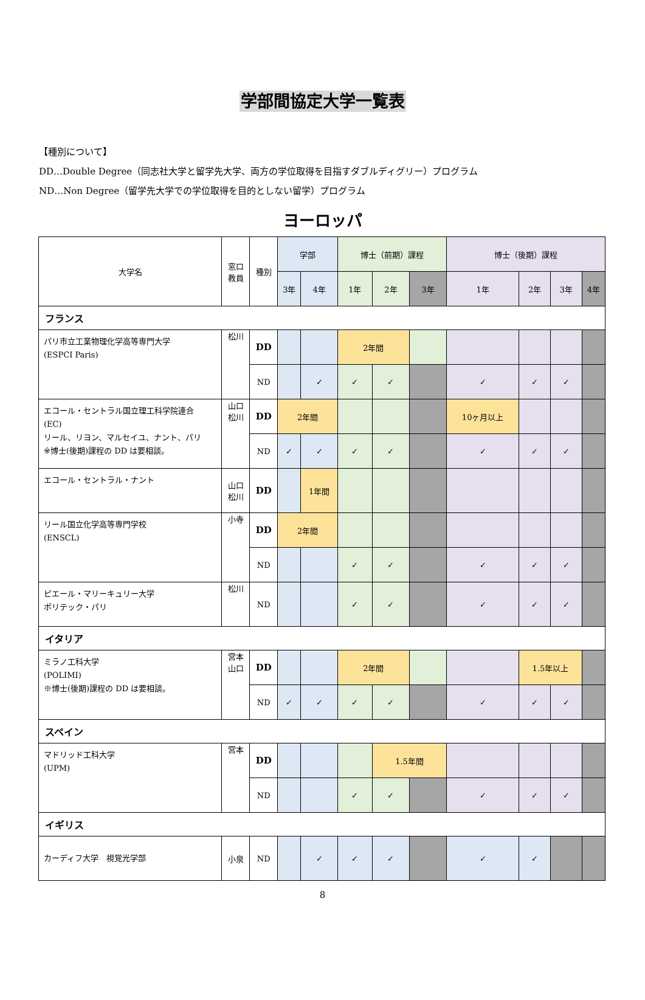学部間協定大学一覧表
【種別について】
DD…Double Degree（同志社大学と留学先大学、両方の学位取得を目指すダブルディグリー）プログラム
ND…Non Degree（留学先大学での学位取得を目的としない留学）プログラム
ヨーロッパ
| 大学名 | 窓口 教員 | 種別 | 学部 | | 博士（前期）課程 | | | 博士（後期）課程 | | | |
| --- | --- | --- | --- | --- | --- | --- | --- | --- | --- | --- | --- |
| | | | 3年 | 4年 | 1年 | 2年 | 3年 | 1年 | 2年 | 3年 | 4年 |
| フランス | | | | | | | | | | | |
| パリ市立工業物理化学高等専門大学 (ESPCI Paris) | 松川 | DD | | | 2年間 | | | | | | |
| | | ND | | ✓ | ✓ | ✓ | | ✓ | ✓ | ✓ | |
| エコール・セントラル国立理工科学院連合 (EC) リール、リヨン、マルセイユ、ナント、パリ ※博士(後期)課程の DD は要相談。 | 山口 松川 | DD | 2年間 | | | | | 10ヶ月以上 | | | |
| | | ND | ✓ | ✓ | ✓ | ✓ | | ✓ | ✓ | ✓ | |
| エコール・セントラル・ナント | 山口 松川 | DD | | 1年間 | | | | | | | |
| リール国立化学高等専門学校 (ENSCL) | 小寺 | DD | 2年間 | | | | | | | | |
| | | ND | | | ✓ | ✓ | | ✓ | ✓ | ✓ | |
| ピエール・マリーキュリー大学 ポリテック・パリ | 松川 | ND | | | ✓ | ✓ | | ✓ | ✓ | ✓ | |
| イタリア | | | | | | | | | | | |
| ミラノ工科大学 (POLIMI) ※博士(後期)課程の DD は要相談。 | 宮本 山口 | DD | | | 2年間 | | | | 1.5年以上 | | |
| | | ND | ✓ | ✓ | ✓ | ✓ | | ✓ | ✓ | ✓ | |
| スペイン | | | | | | | | | | | |
| マドリッド工科大学 (UPM) | 宮本 | DD | | | | 1.5年間 | | | | | |
| | | ND | | | ✓ | ✓ | | ✓ | ✓ | ✓ | |
| イギリス | | | | | | | | | | | |
| カーディフ大学 視覚光学部 | 小泉 | ND | | ✓ | ✓ | ✓ | | ✓ | ✓ | | |
8